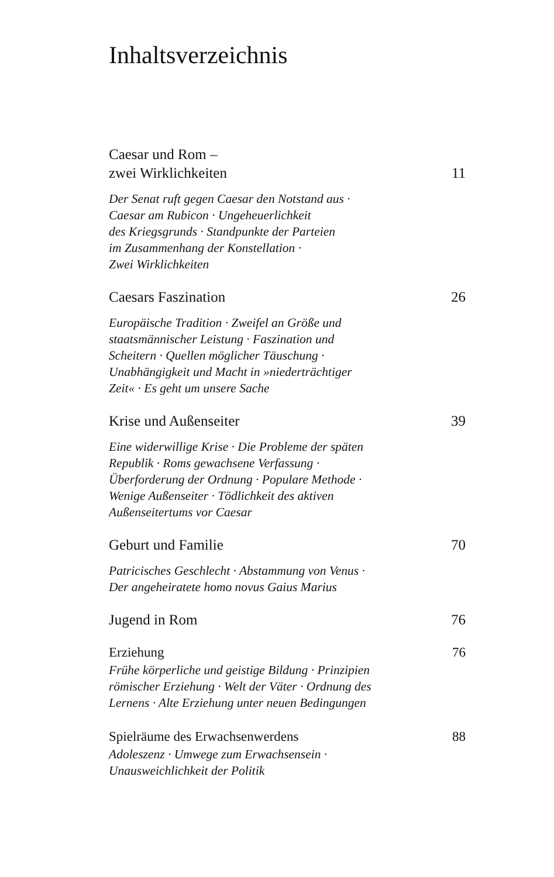Inhaltsverzeichnis
Caesar und Rom –
zwei Wirklichkeiten 11
Der Senat ruft gegen Caesar den Notstand aus ·
Caesar am Rubicon · Ungeheuerlichkeit
des Kriegsgrunds · Standpunkte der Parteien
im Zusammenhang der Konstellation ·
Zwei Wirklichkeiten
Caesars Faszination 26
Europäische Tradition · Zweifel an Größe und
staatsmännischer Leistung · Faszination und
Scheitern · Quellen möglicher Täuschung ·
Unabhängigkeit und Macht in »niederträchtiger
Zeit« · Es geht um unsere Sache
Krise und Außenseiter 39
Eine widerwillige Krise · Die Probleme der späten
Republik · Roms gewachsene Verfassung ·
Überforderung der Ordnung · Populare Methode ·
Wenige Außenseiter · Tödlichkeit des aktiven
Außenseitertums vor Caesar
Geburt und Familie 70
Patricisches Geschlecht · Abstammung von Venus ·
Der angeheiratete homo novus Gaius Marius
Jugend in Rom 76
Erziehung 76
Frühe körperliche und geistige Bildung · Prinzipien
römischer Erziehung · Welt der Väter · Ordnung des
Lernens · Alte Erziehung unter neuen Bedingungen
Spielräume des Erwachsenwerdens 88
Adoleszenz · Umwege zum Erwachsensein ·
Unausweichlichkeit der Politik